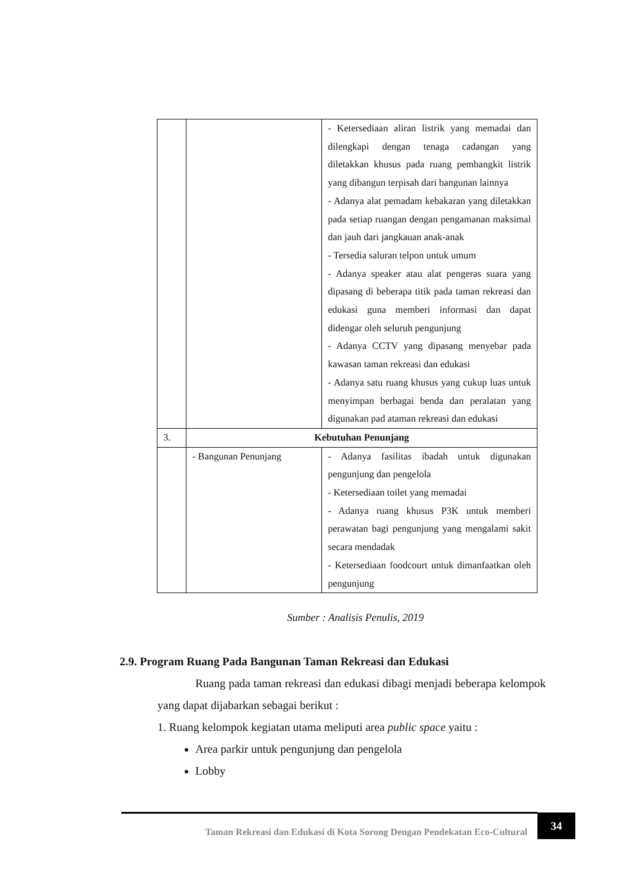| | | - Ketersediaan aliran listrik yang memadai dan dilengkapi dengan tenaga cadangan yang diletakkan khusus pada ruang pembangkit listrik yang dibangun terpisah dari bangunan lainnya - Adanya alat pemadam kebakaran yang diletakkan pada setiap ruangan dengan pengamanan maksimal dan jauh dari jangkauan anak-anak - Tersedia saluran telpon untuk umum - Adanya speaker atau alat pengeras suara yang dipasang di beberapa titik pada taman rekreasi dan edukasi guna memberi informasi dan dapat didengar oleh seluruh pengunjung - Adanya CCTV yang dipasang menyebar pada kawasan taman rekreasi dan edukasi - Adanya satu ruang khusus yang cukup luas untuk menyimpan berbagai benda dan peralatan yang digunakan pad ataman rekreasi dan edukasi |
| 3. | Kebutuhan Penunjang | |
| | - Bangunan Penunjang | - Adanya fasilitas ibadah untuk digunakan pengunjung dan pengelola - Ketersediaan toilet yang memadai - Adanya ruang khusus P3K untuk memberi perawatan bagi pengunjung yang mengalami sakit secara mendadak - Ketersediaan foodcourt untuk dimanfaatkan oleh pengunjung |
Sumber : Analisis Penulis, 2019
2.9. Program Ruang Pada Bangunan Taman Rekreasi dan Edukasi
Ruang pada taman rekreasi dan edukasi dibagi menjadi beberapa kelompok yang dapat dijabarkan sebagai berikut :
1. Ruang kelompok kegiatan utama meliputi area public space yaitu :
Area parkir untuk pengunjung dan pengelola
Lobby
Taman Rekreasi dan Edukasi di Kota Sorong Dengan Pendekatan Eco-Cultural
34